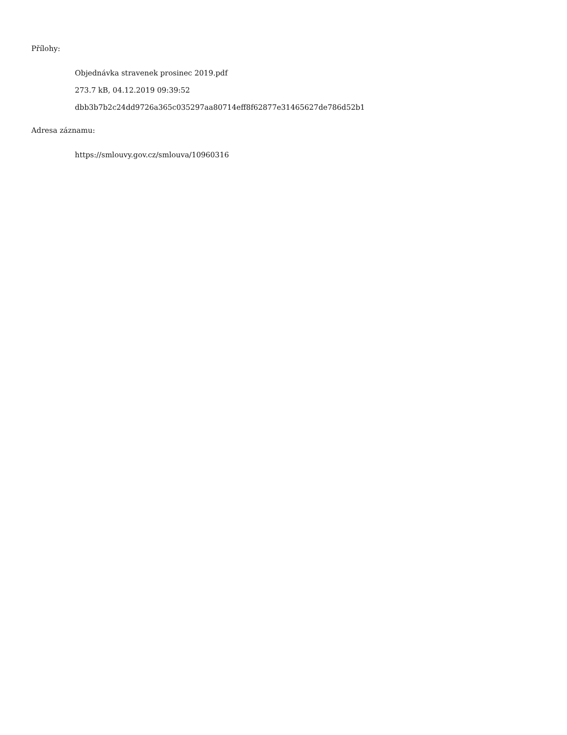Přílohy:
Objednávka stravenek prosinec 2019.pdf
273.7 kB, 04.12.2019 09:39:52
dbb3b7b2c24dd9726a365c035297aa80714eff8f62877e31465627de786d52b1
Adresa záznamu:
https://smlouvy.gov.cz/smlouva/10960316